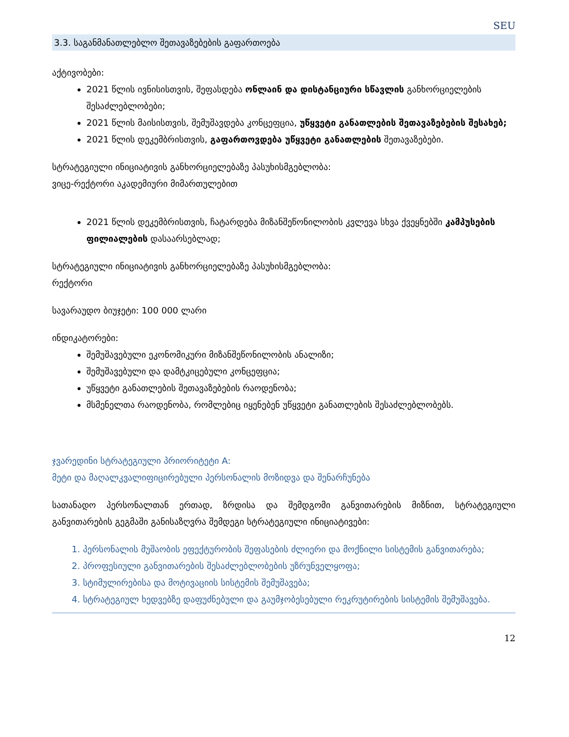SEU
3.3. საგანმანათლებლო შეთავაზებების გაფართოება
აქტივობები:
2021 წლის ივნისისთვის, შეფასდება ონლაინ და დისტანციური სწავლის განხორციელების შესაძლებლობები;
2021 წლის მაისისთვის, შემუშავდება კონცეფცია, უწყვეტი განათლების შეთავაზებების შესახებ;
2021 წლის დეკემბრისთვის, გაფართოვდება უწყვეტი განათლების შეთავაზებები.
სტრატეგიული ინიციატივის განხორციელებაზე პასუხისმგებლობა:
ვიცე-რექტორი აკადემიური მიმართულებით
2021 წლის დეკემბრისთვის, ჩატარდება მიზანშეწონილობის კვლევა სხვა ქვეყნებში კამპუსების ფილიალების დასაარსებლად;
სტრატეგიული ინიციატივის განხორციელებაზე პასუხისმგებლობა:
რექტორი
სავარაუდო ბიუჯეტი: 100 000 ლარი
ინდიკატორები:
შემუშავებული ეკონომიკური მიზანშეწონილობის ანალიზი;
შემუშავებული და დამტკიცებული კონცეფცია;
უწყვეტი განათლების შეთავაზებების რაოდენობა;
მსმენელთა რაოდენობა, რომლებიც იყენებენ უწყვეტი განათლების შესაძლებლობებს.
ჯვარედინი სტრატეგიული პრიორიტეტი A:
მეტი და მაღალკვალიფიცირებული პერსონალის მოზიდვა და შენარჩუნება
სათანადო პერსონალთან ერთად, ზრდისა და შემდგომი განვითარების მიზნით, სტრატეგიული განვითარების გეგმაში განისაზღვრა შემდეგი სტრატეგიული ინიციატივები:
1. პერსონალის მუშაობის ეფექტურობის შეფასების ძლიერი და მოქნილი სისტემის განვითარება;
2. პროფესიული განვითარების შესაძლებლობების უზრუნველყოფა;
3. სტიმულირებისა და მოტივაციის სისტემის შემუშავება;
4. სტრატეგიულ ხედვებზე დაფუძნებული და გაუმჯობესებული რეკრუტირების სისტემის შემუშავება.
12